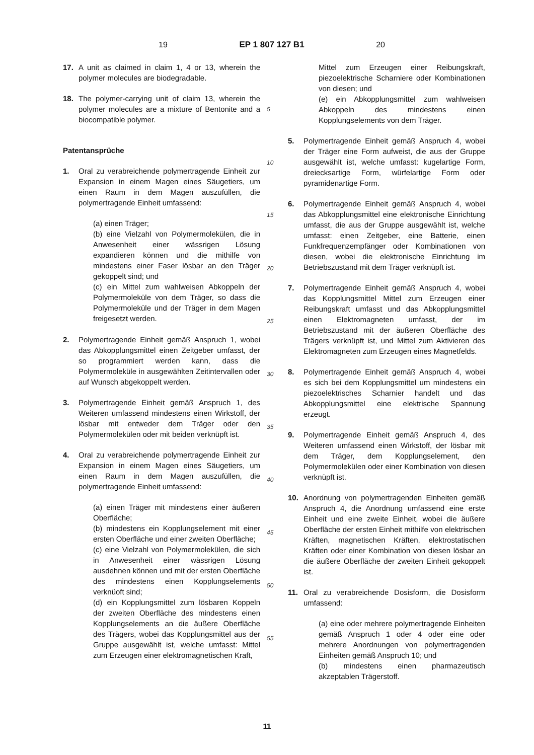19 EP 1 807 127 B1 20
17. A unit as claimed in claim 1, 4 or 13, wherein the polymer molecules are biodegradable.
18. The polymer-carrying unit of claim 13, wherein the polymer molecules are a mixture of Bentonite and a biocompatible polymer.
Patentansprüche
1. Oral zu verabreichende polymertragende Einheit zur Expansion in einem Magen eines Säugetiers, um einen Raum in dem Magen auszufüllen, die polymertragende Einheit umfassend:
(a) einen Träger;
(b) eine Vielzahl von Polymermolekülen, die in Anwesenheit einer wässrigen Lösung expandieren können und die mithilfe von mindestens einer Faser lösbar an den Träger gekoppelt sind; und
(c) ein Mittel zum wahlweisen Abkoppeln der Polymermoleküle von dem Träger, so dass die Polymermoleküle und der Träger in dem Magen freigesetzt werden.
2. Polymertragende Einheit gemäß Anspruch 1, wobei das Abkopplungsmittel einen Zeitgeber umfasst, der so programmiert werden kann, dass die Polymermoleküle in ausgewählten Zeitintervallen oder auf Wunsch abgekoppelt werden.
3. Polymertragende Einheit gemäß Anspruch 1, des Weiteren umfassend mindestens einen Wirkstoff, der lösbar mit entweder dem Träger oder den Polymermolekülen oder mit beiden verknüpft ist.
4. Oral zu verabreichende polymertragende Einheit zur Expansion in einem Magen eines Säugetiers, um einen Raum in dem Magen auszufüllen, die polymertragende Einheit umfassend:
(a) einen Träger mit mindestens einer äußeren Oberfläche;
(b) mindestens ein Kopplungselement mit einer ersten Oberfläche und einer zweiten Oberfläche;
(c) eine Vielzahl von Polymermolekülen, die sich in Anwesenheit einer wässrigen Lösung ausdehnen können und mit der ersten Oberfläche des mindestens einen Kopplungselements verknüoft sind;
(d) ein Kopplungsmittel zum lösbaren Koppeln der zweiten Oberfläche des mindestens einen Kopplungselements an die äußere Oberfläche des Trägers, wobei das Kopplungsmittel aus der Gruppe ausgewählt ist, welche umfasst: Mittel zum Erzeugen einer elektromagnetischen Kraft,
5
10
15
20
25
30
35
40
45
50
55
Mittel zum Erzeugen einer Reibungskraft, piezoelektrische Scharniere oder Kombinationen von diesen; und
(e) ein Abkopplungsmittel zum wahlweisen Abkoppeln des mindestens einen Kopplungselements von dem Träger.
5. Polymertragende Einheit gemäß Anspruch 4, wobei der Träger eine Form aufweist, die aus der Gruppe ausgewählt ist, welche umfasst: kugelartige Form, dreiecksartige Form, würfelartige Form oder pyramidenartige Form.
6. Polymertragende Einheit gemäß Anspruch 4, wobei das Abkopplungsmittel eine elektronische Einrichtung umfasst, die aus der Gruppe ausgewählt ist, welche umfasst: einen Zeitgeber, eine Batterie, einen Funkfrequenzempfänger oder Kombinationen von diesen, wobei die elektronische Einrichtung im Betriebszustand mit dem Träger verknüpft ist.
7. Polymertragende Einheit gemäß Anspruch 4, wobei das Kopplungsmittel Mittel zum Erzeugen einer Reibungskraft umfasst und das Abkopplungsmittel einen Elektromagneten umfasst, der im Betriebszustand mit der äußeren Oberfläche des Trägers verknüpft ist, und Mittel zum Aktivieren des Elektromagneten zum Erzeugen eines Magnetfelds.
8. Polymertragende Einheit gemäß Anspruch 4, wobei es sich bei dem Kopplungsmittel um mindestens ein piezoelektrisches Scharnier handelt und das Abkopplungsmittel eine elektrische Spannung erzeugt.
9. Polymertragende Einheit gemäß Anspruch 4, des Weiteren umfassend einen Wirkstoff, der lösbar mit dem Träger, dem Kopplungselement, den Polymermolekülen oder einer Kombination von diesen verknüpft ist.
10. Anordnung von polymertragenden Einheiten gemäß Anspruch 4, die Anordnung umfassend eine erste Einheit und eine zweite Einheit, wobei die äußere Oberfläche der ersten Einheit mithilfe von elektrischen Kräften, magnetischen Kräften, elektrostatischen Kräften oder einer Kombination von diesen lösbar an die äußere Oberfläche der zweiten Einheit gekoppelt ist.
11. Oral zu verabreichende Dosisform, die Dosisform umfassend:
(a) eine oder mehrere polymertragende Einheiten gemäß Anspruch 1 oder 4 oder eine oder mehrere Anordnungen von polymertragenden Einheiten gemäß Anspruch 10; und
(b) mindestens einen pharmazeutisch akzeptablen Trägerstoff.
11